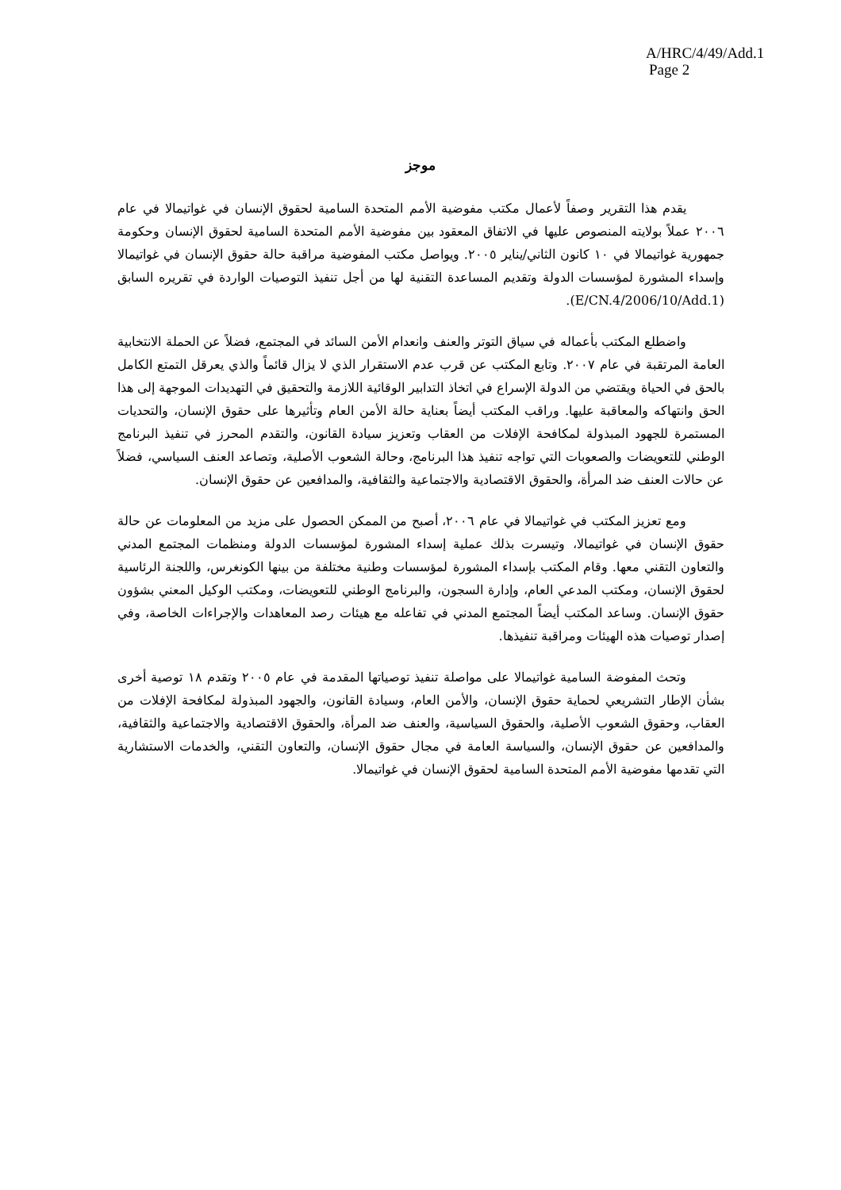A/HRC/4/49/Add.1
Page 2
موجز
يقدم هذا التقرير وصفاً لأعمال مكتب مفوضية الأمم المتحدة السامية لحقوق الإنسان في غواتيمالا في عام ٢٠٠٦ عملاً بولايته المنصوص عليها في الاتفاق المعقود بين مفوضية الأمم المتحدة السامية لحقوق الإنسان وحكومة جمهورية غواتيمالا في ١٠ كانون الثاني/يناير ٢٠٠٥. ويواصل مكتب المفوضية مراقبة حالة حقوق الإنسان في غواتيمالا وإسداء المشورة لمؤسسات الدولة وتقديم المساعدة التقنية لها من أجل تنفيذ التوصيات الواردة في تقريره السابق (E/CN.4/2006/10/Add.1).
واضطلع المكتب بأعماله في سياق التوتر والعنف وانعدام الأمن السائد في المجتمع، فضلاً عن الحملة الانتخابية العامة المرتقبة في عام ٢٠٠٧. وتابع المكتب عن قرب عدم الاستقرار الذي لا يزال قائماً والذي يعرقل التمتع الكامل بالحق في الحياة ويقتضي من الدولة الإسراع في اتخاذ التدابير الوقائية اللازمة والتحقيق في التهديدات الموجهة إلى هذا الحق وانتهاكه والمعاقبة عليها. وراقب المكتب أيضاً بعناية حالة الأمن العام وتأثيرها على حقوق الإنسان، والتحديات المستمرة للجهود المبذولة لمكافحة الإفلات من العقاب وتعزيز سيادة القانون، والتقدم المحرز في تنفيذ البرنامج الوطني للتعويضات والصعوبات التي تواجه تنفيذ هذا البرنامج، وحالة الشعوب الأصلية، وتصاعد العنف السياسي، فضلاً عن حالات العنف ضد المرأة، والحقوق الاقتصادية والاجتماعية والثقافية، والمدافعين عن حقوق الإنسان.
ومع تعزيز المكتب في غواتيمالا في عام ٢٠٠٦، أصبح من الممكن الحصول على مزيد من المعلومات عن حالة حقوق الإنسان في غواتيمالا، وتيسرت بذلك عملية إسداء المشورة لمؤسسات الدولة ومنظمات المجتمع المدني والتعاون التقني معها. وقام المكتب بإسداء المشورة لمؤسسات وطنية مختلفة من بينها الكونغرس، واللجنة الرئاسية لحقوق الإنسان، ومكتب المدعي العام، وإدارة السجون، والبرنامج الوطني للتعويضات، ومكتب الوكيل المعني بشؤون حقوق الإنسان. وساعد المكتب أيضاً المجتمع المدني في تفاعله مع هيئات رصد المعاهدات والإجراءات الخاصة، وفي إصدار توصيات هذه الهيئات ومراقبة تنفيذها.
وتحث المفوضة السامية غواتيمالا على مواصلة تنفيذ توصياتها المقدمة في عام ٢٠٠٥ وتقدم ١٨ توصية أخرى بشأن الإطار التشريعي لحماية حقوق الإنسان، والأمن العام، وسيادة القانون، والجهود المبذولة لمكافحة الإفلات من العقاب، وحقوق الشعوب الأصلية، والحقوق السياسية، والعنف ضد المرأة، والحقوق الاقتصادية والاجتماعية والثقافية، والمدافعين عن حقوق الإنسان، والسياسة العامة في مجال حقوق الإنسان، والتعاون التقني، والخدمات الاستشارية التي تقدمها مفوضية الأمم المتحدة السامية لحقوق الإنسان في غواتيمالا.